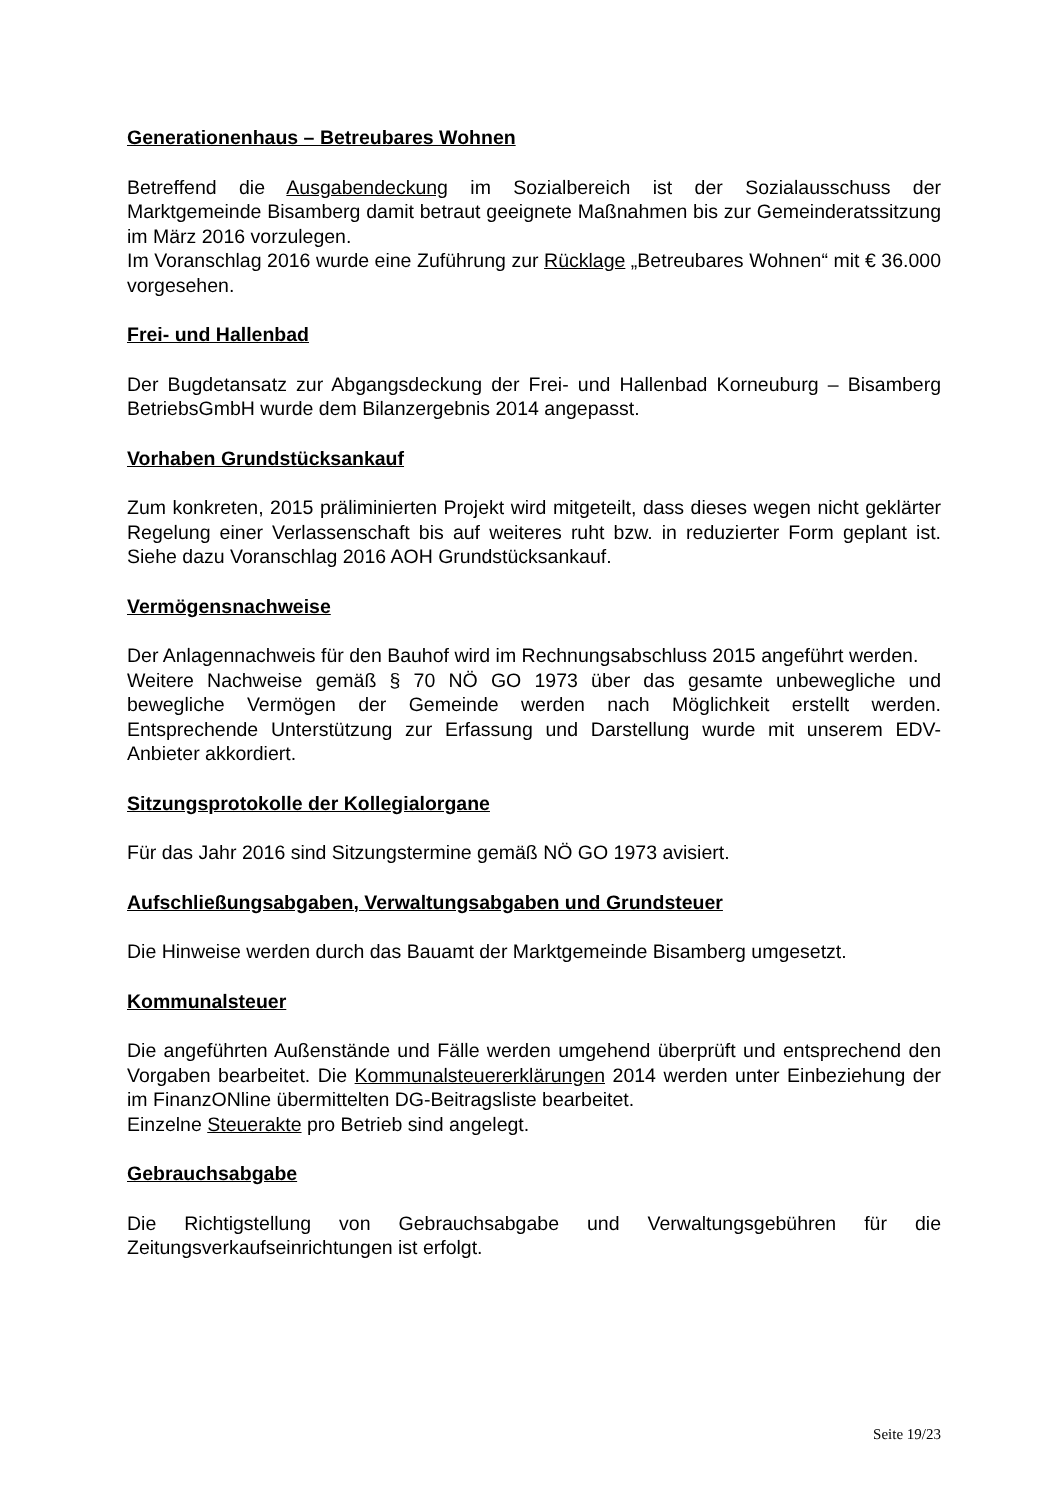Generationenhaus – Betreubares Wohnen
Betreffend die Ausgabendeckung im Sozialbereich ist der Sozialausschuss der Marktgemeinde Bisamberg damit betraut geeignete Maßnahmen bis zur Gemeinderatssitzung im März 2016 vorzulegen.
Im Voranschlag 2016 wurde eine Zuführung zur Rücklage „Betreubares Wohnen“ mit € 36.000 vorgesehen.
Frei- und Hallenbad
Der Bugdetansatz zur Abgangsdeckung der Frei- und Hallenbad Korneuburg – Bisamberg BetriebsGmbH wurde dem Bilanzergebnis 2014 angepasst.
Vorhaben Grundstücksankauf
Zum konkreten, 2015 präliminierten Projekt wird mitgeteilt, dass dieses wegen nicht geklärter Regelung einer Verlassenschaft bis auf weiteres ruht bzw. in reduzierter Form geplant ist. Siehe dazu Voranschlag 2016 AOH Grundstücksankauf.
Vermögensnachweise
Der Anlagennachweis für den Bauhof wird im Rechnungsabschluss 2015 angeführt werden.
Weitere Nachweise gemäß § 70 NÖ GO 1973 über das gesamte unbewegliche und bewegliche Vermögen der Gemeinde werden nach Möglichkeit erstellt werden. Entsprechende Unterstützung zur Erfassung und Darstellung wurde mit unserem EDV-Anbieter akkordiert.
Sitzungsprotokolle der Kollegialorgane
Für das Jahr 2016 sind Sitzungstermine gemäß NÖ GO 1973 avisiert.
Aufschließungsabgaben, Verwaltungsabgaben und Grundsteuer
Die Hinweise werden durch das Bauamt der Marktgemeinde Bisamberg umgesetzt.
Kommunalsteuer
Die angeführten Außenstände und Fälle werden umgehend überprüft und entsprechend den Vorgaben bearbeitet. Die Kommunalsteuererklärungen 2014 werden unter Einbeziehung der im FinanzONline übermittelten DG-Beitragsliste bearbeitet.
Einzelne Steuerakte pro Betrieb sind angelegt.
Gebrauchsabgabe
Die Richtigstellung von Gebrauchsabgabe und Verwaltungsgebühren für die Zeitungsverkaufseinrichtungen ist erfolgt.
Seite 19/23